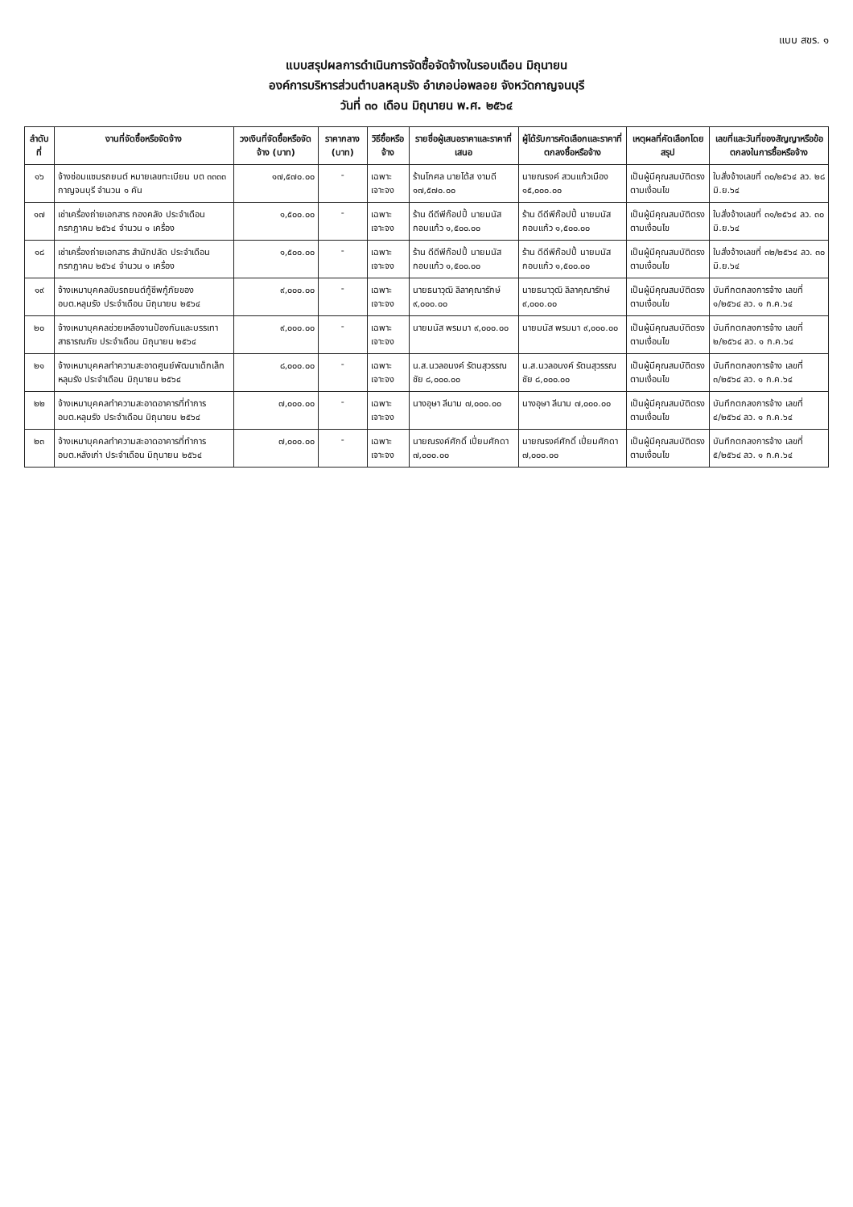แบบ สขร. ๑
แบบสรุปผลการดำเนินการจัดซื้อจัดจ้างในรอบเดือน มิถุนายน
องค์การบริหารส่วนตำบลหลุมรัง อำเภอบ่อพลอย จังหวัดกาญจนบุรี
วันที่ ๓๐ เดือน มิถุนายน พ.ศ. ๒๕๖๔
| ลำดับที่ | งานที่จัดซื้อหรือจัดจ้าง | วงเงินที่จัดซื้อหรือจัดจ้าง (บาท) | ราคากลาง (บาท) | วิธีซื้อหรือจ้าง | รายชื่อผู้เสนอราคาและราคาที่เสนอ | ผู้ได้รับการคัดเลือกและราคาที่ตกลงซื้อหรือจ้าง | เหตุผลที่คัดเลือกโดยสรุป | เลขที่และวันที่ของสัญญาหรือข้อตกลงในการซื้อหรือจ้าง |
| --- | --- | --- | --- | --- | --- | --- | --- | --- |
| ๑๖ | จ้างซ่อมแซมรถยนต์ หมายเลขทะเบียน บต ๓๓๓๓ กาญจนบุรี จำนวน ๑ คัน | ๑๗,๕๗๐.๐๐ | - | เฉพาะเจาะจง | ร้านโกศล นายโต้ส งามดี ๑๗,๕๗๐.๐๐ | นายณรงค์ สวนแก้วเมือง ๑๕,๐๐๐.๐๐ | เป็นผู้มีคุณสมบัติตรงตามเงื่อนไข | ใบสั่งจ้างเลขที่ ๓๐/๒๕๖๔ ลว. ๒๘ มิ.ย.๖๔ |
| ๑๗ | เช่าเครื่องถ่ายเอกสาร กองคลัง ประจำเดือน กรกฎาคม ๒๕๖๔ จำนวน ๑ เครื่อง | ๑,๕๐๐.๐๐ | - | เฉพาะเจาะจง | ร้าน ดีดีพีก๊อปปี้ นายมนัส กอบแก้ว ๑,๕๐๐.๐๐ | ร้าน ดีดีพีก๊อปปี้ นายมนัส กอบแก้ว ๑,๕๐๐.๐๐ | เป็นผู้มีคุณสมบัติตรงตามเงื่อนไข | ใบสั่งจ้างเลขที่ ๓๑/๒๕๖๔ ลว. ๓๐ มิ.ย.๖๔ |
| ๑๘ | เช่าเครื่องถ่ายเอกสาร สำนักปลัด ประจำเดือน กรกฎาคม ๒๕๖๔ จำนวน ๑ เครื่อง | ๑,๕๐๐.๐๐ | - | เฉพาะเจาะจง | ร้าน ดีดีพีก๊อปปี้ นายมนัส กอบแก้ว ๑,๕๐๐.๐๐ | ร้าน ดีดีพีก๊อปปี้ นายมนัส กอบแก้ว ๑,๕๐๐.๐๐ | เป็นผู้มีคุณสมบัติตรงตามเงื่อนไข | ใบสั่งจ้างเลขที่ ๓๒/๒๕๖๔ ลว. ๓๐ มิ.ย.๖๔ |
| ๑๙ | จ้างเหมาบุคคลขับรถยนต์กู้ชีพกู้ภัยของ อบต.หลุมรัง ประจำเดือน มิถุนายน ๒๕๖๔ | ๙,๐๐๐.๐๐ | - | เฉพาะเจาะจง | นายธนาวุฒิ ลิลาคุณารักษ์ ๙,๐๐๐.๐๐ | นายธนาวุฒิ ลิลาคุณารักษ์ ๙,๐๐๐.๐๐ | เป็นผู้มีคุณสมบัติตรงตามเงื่อนไข | บันทึกตกลงการจ้าง เลขที่ ๑/๒๕๖๔ ลว. ๑ ก.ค.๖๔ |
| ๒๐ | จ้างเหมาบุคคลช่วยเหลืองานป้องกันและบรรเทาสาธารณภัย ประจำเดือน มิถุนายน ๒๕๖๔ | ๙,๐๐๐.๐๐ | - | เฉพาะเจาะจง | นายมนัส พรมมา ๙,๐๐๐.๐๐ | นายมนัส พรมมา ๙,๐๐๐.๐๐ | เป็นผู้มีคุณสมบัติตรงตามเงื่อนไข | บันทึกตกลงการจ้าง เลขที่ ๒/๒๕๖๔ ลว. ๑ ก.ค.๖๔ |
| ๒๑ | จ้างเหมาบุคคลทำความสะอาดศูนย์พัฒนาเด็กเล็กหลุมรัง ประจำเดือน มิถุนายน ๒๕๖๔ | ๘,๐๐๐.๐๐ | - | เฉพาะเจาะจง | น.ส.นวลอนงค์ รัตนสุวรรณชัย ๘,๐๐๐.๐๐ | น.ส.นวลอนงค์ รัตนสุวรรณชัย ๘,๐๐๐.๐๐ | เป็นผู้มีคุณสมบัติตรงตามเงื่อนไข | บันทึกตกลงการจ้าง เลขที่ ๓/๒๕๖๔ ลว. ๑ ก.ค.๖๔ |
| ๒๒ | จ้างเหมาบุคคลทำความสะอาดอาคารที่ทำการ อบต.หลุมรัง ประจำเดือน มิถุนายน ๒๕๖๔ | ๗,๐๐๐.๐๐ | - | เฉพาะเจาะจง | นางอุษา ลีนาม ๗,๐๐๐.๐๐ | นางอุษา ลีนาม ๗,๐๐๐.๐๐ | เป็นผู้มีคุณสมบัติตรงตามเงื่อนไข | บันทึกตกลงการจ้าง เลขที่ ๔/๒๕๖๔ ลว. ๑ ก.ค.๖๔ |
| ๒๓ | จ้างเหมาบุคคลทำความสะอาดอาคารที่ทำการ อบต.หลังเก่า ประจำเดือน มิถุนายน ๒๕๖๔ | ๗,๐๐๐.๐๐ | - | เฉพาะเจาะจง | นายณรงค์ศักดิ์ เปี่ยมศักดา ๗,๐๐๐.๐๐ | นายณรงค์ศักดิ์ เปี่ยมศักดา ๗,๐๐๐.๐๐ | เป็นผู้มีคุณสมบัติตรงตามเงื่อนไข | บันทึกตกลงการจ้าง เลขที่ ๕/๒๕๖๔ ลว. ๑ ก.ค.๖๔ |